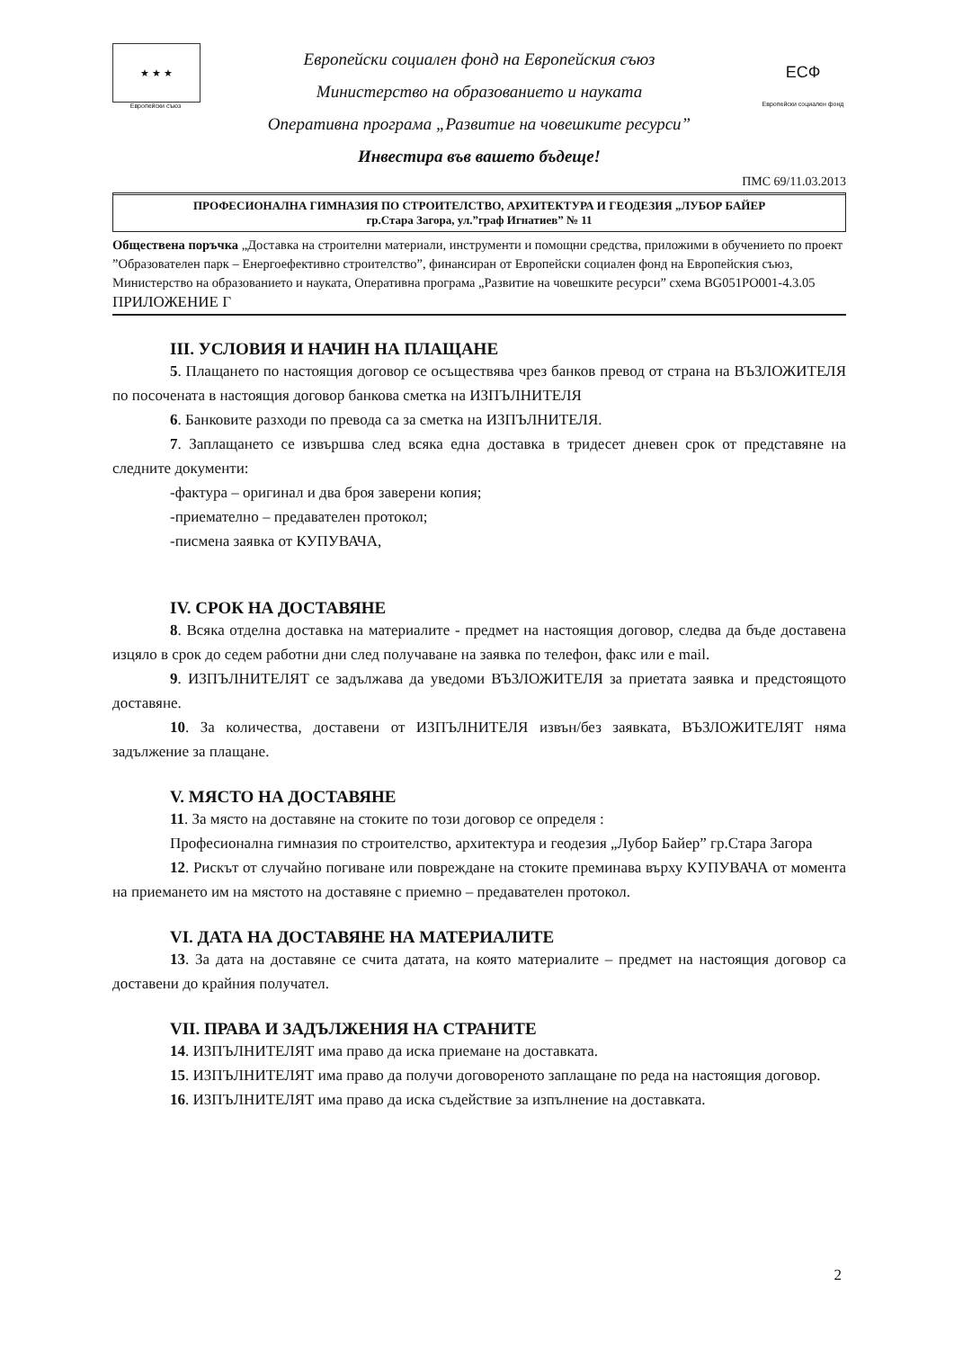★ ★ ★
Европейски съюз
Европейски социален фонд на Европейския съюз
Министерство на образованието и науката
Оперативна програма „Развитие на човешките ресурси”
Инвестира във вашето бъдеще!
ЕСФ
Европейски социален фонд
ПМС 69/11.03.2013
ПРОФЕСИОНАЛНА ГИМНАЗИЯ ПО СТРОИТЕЛСТВО, АРХИТЕКТУРА И ГЕОДЕЗИЯ „ЛУБОР БАЙЕР
гр.Стара Загора, ул.”граф Игнатиев” № 11
Обществена поръчка „Доставка на строителни материали, инструменти и помощни средства, приложими в обучението по проект ”Образователен парк – Енергоефективно строителство”, финансиран от Европейски социален фонд на Европейския съюз, Министерство на образованието и науката, Оперативна програма „Развитие на човешките ресурси” схема BG051PO001-4.3.05
ПРИЛОЖЕНИЕ Г
III. УСЛОВИЯ И НАЧИН НА ПЛАЩАНЕ
5. Плащането по настоящия договор се осъществява чрез банков превод от страна на ВЪЗЛОЖИТЕЛЯ по посочената в настоящия договор банкова сметка на ИЗПЪЛНИТЕЛЯ
6. Банковите разходи по превода са за сметка на ИЗПЪЛНИТЕЛЯ.
7. Заплащането се извършва след всяка една доставка в тридесет дневен срок от представяне на следните документи:
-фактура – оригинал и два броя заверени копия;
-приемателно – предавателен протокол;
-писмена заявка от КУПУВАЧА,
IV. СРОК НА ДОСТАВЯНЕ
8. Всяка отделна доставка на материалите - предмет на настоящия договор, следва да бъде доставена изцяло в срок до седем работни дни след получаване на заявка по телефон, факс или е mail.
9. ИЗПЪЛНИТЕЛЯТ се задължава да уведоми ВЪЗЛОЖИТЕЛЯ за приетата заявка и предстоящото доставяне.
10. За количества, доставени от ИЗПЪЛНИТЕЛЯ извън/без заявката, ВЪЗЛОЖИТЕЛЯТ няма задължение за плащане.
V. МЯСТО НА ДОСТАВЯНЕ
11. За място на доставяне на стоките по този договор се определя :
Професионална гимназия по строителство, архитектура и геодезия „Лубор Байер” гр.Стара Загора
12. Рискът от случайно погиване или повреждане на стоките преминава върху КУПУВАЧА от момента на приемането им на мястото на доставяне с приемно – предавателен протокол.
VI. ДАТА НА ДОСТАВЯНЕ НА МАТЕРИАЛИТЕ
13. За дата на доставяне се счита датата, на която материалите – предмет на настоящия договор са доставени до крайния получател.
VII. ПРАВА И ЗАДЪЛЖЕНИЯ НА СТРАНИТЕ
14. ИЗПЪЛНИТЕЛЯТ има право да иска приемане на доставката.
15. ИЗПЪЛНИТЕЛЯТ има право да получи договореното заплащане по реда на настоящия договор.
16. ИЗПЪЛНИТЕЛЯТ има право да иска съдействие за изпълнение на доставката.
2